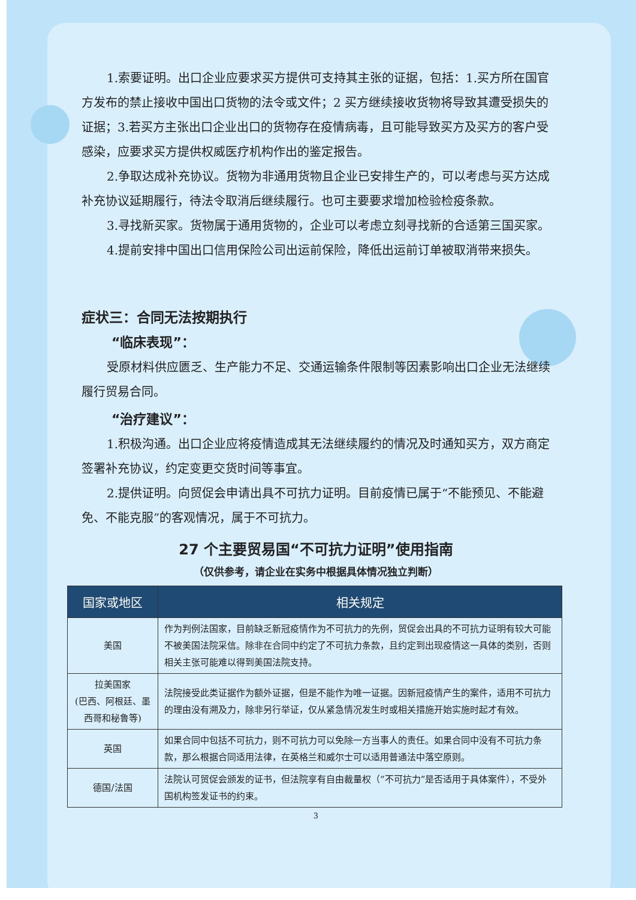1.索要证明。出口企业应要求买方提供可支持其主张的证据，包括：1.买方所在国官方发布的禁止接收中国出口货物的法令或文件；2 买方继续接收货物将导致其遭受损失的证据；3.若买方主张出口企业出口的货物存在疫情病毒，且可能导致买方及买方的客户受感染，应要求买方提供权威医疗机构作出的鉴定报告。
2.争取达成补充协议。货物为非通用货物且企业已安排生产的，可以考虑与买方达成补充协议延期履行，待法令取消后继续履行。也可主要要求增加检验检疫条款。
3.寻找新买家。货物属于通用货物的，企业可以考虑立刻寻找新的合适第三国买家。
4.提前安排中国出口信用保险公司出运前保险，降低出运前订单被取消带来损失。
症状三：合同无法按期执行
“临床表现”：
受原材料供应匮乏、生产能力不足、交通运输条件限制等因素影响出口企业无法继续履行贸易合同。
“治疗建议”：
1.积极沟通。出口企业应将疫情造成其无法继续履约的情况及时通知买方，双方商定签署补充协议，约定变更交货时间等事宜。
2.提供证明。向贸促会申请出具不可抗力证明。目前疫情已属于“不能预见、不能避免、不能克服”的客观情况，属于不可抗力。
27 个主要贸易国“不可抗力证明”使用指南
（仅供参考，请企业在实务中根据具体情况独立判断）
| 国家或地区 | 相关规定 |
| --- | --- |
| 美国 | 作为判例法国家，目前缺乏新冠疫情作为不可抗力的先例，贸促会出具的不可抗力证明有较大可能不被美国法院采信。除非在合同中约定了不可抗力条款，且约定到出现疫情这一具体的类别，否则相关主张可能难以得到美国法院支持。 |
| 拉美国家 (巴西、阿根廷、墨西哥和秘鲁等) | 法院接受此类证据作为额外证据，但是不能作为唯一证据。因新冠疫情产生的案件，适用不可抗力的理由没有溯及力，除非另行举证，仅从紧急情况发生时或相关措施开始实施时起才有效。 |
| 英国 | 如果合同中包括不可抗力，则不可抗力可以免除一方当事人的责任。如果合同中没有不可抗力条款，那么根据合同适用法律，在英格兰和威尔士可以适用普通法中落空原则。 |
| 德国/法国 | 法院认可贸促会颁发的证书，但法院享有自由裁量权（“不可抗力”是否适用于具体案件），不受外国机构签发证书的约束。 |
3